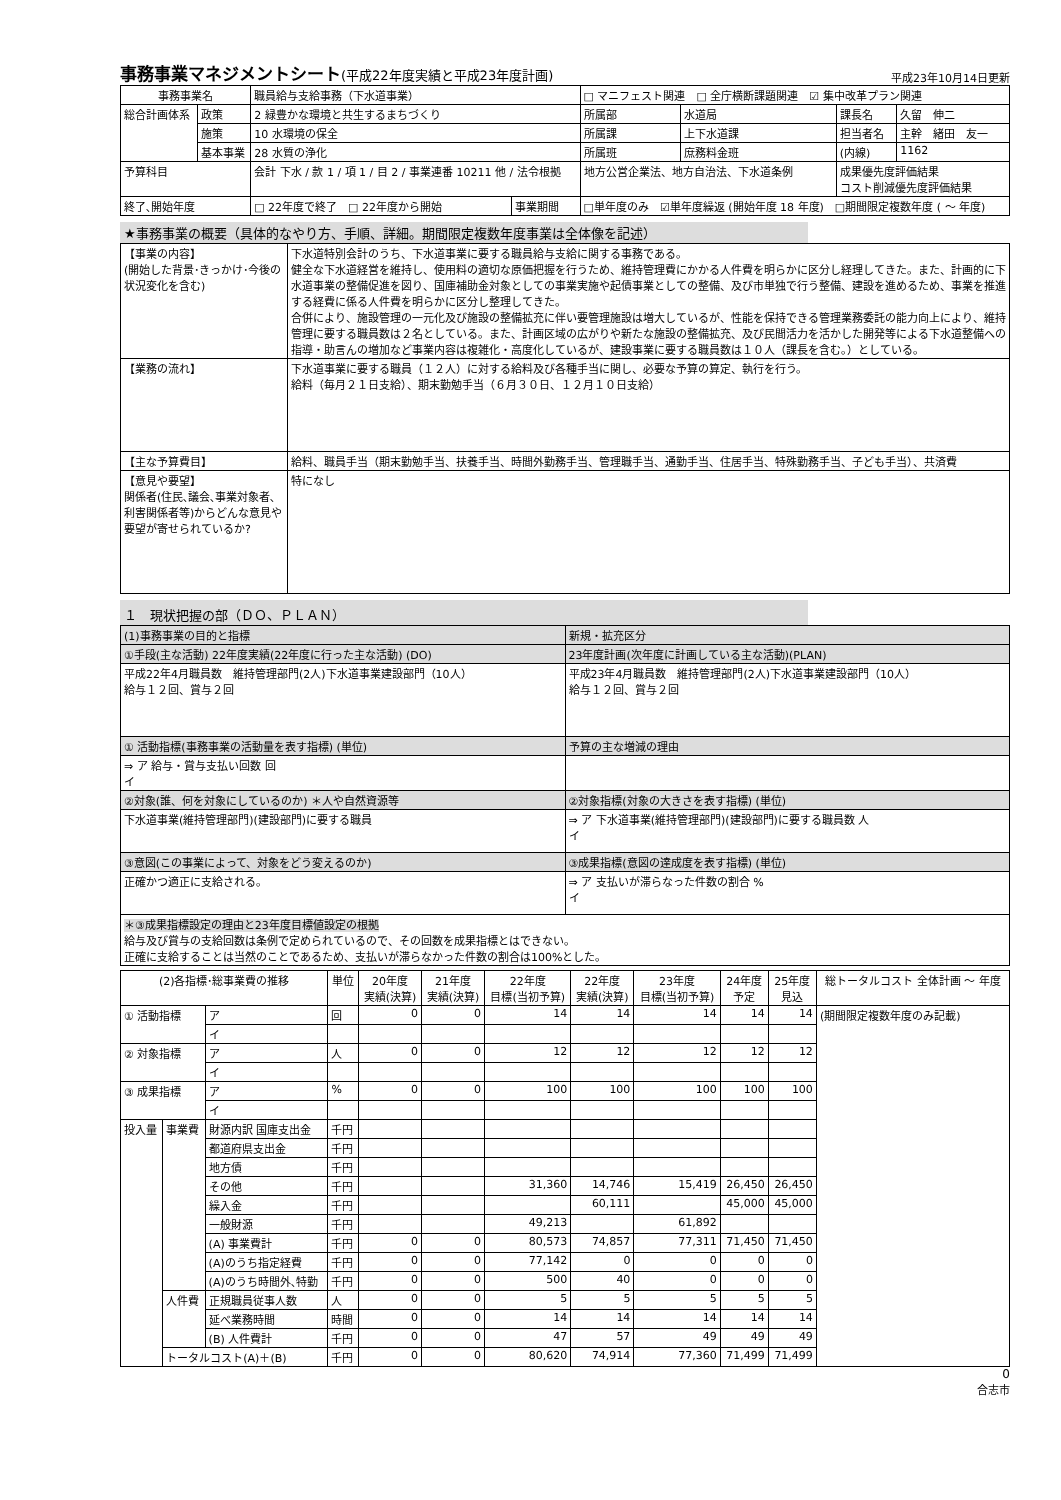事務事業マネジメントシート(平成22年度実績と平成23年度計画)
平成23年10月14日更新
| 事務事業名 | | 職員給与支給事務（下水道事業） | | □ マニフェスト関連 □ 全庁横断課題関連 ☑ 集中改革プラン関連 | | | |
| 総合計画体系 | 政策 | 2 緑豊かな環境と共生するまちづくり | | 所属部 | 水道局 | 課長名 | 久留 伸二 |
| | 施策 | 10 水環境の保全 | | 所属課 | 上下水道課 | 担当者名 | 主幹 緒田 友一 |
| | 基本事業 | 28 水質の浄化 | | 所属班 | 庶務料金班 | (内線) | 1162 |
| 予算科目 | | 会計 下水 / 款 1 / 項 1 / 目 2 / 事業連番 10211 他 / 法令根拠 | | 地方公営企業法、地方自治法、下水道条例 | | 成果優先度評価結果 コスト削減優先度評価結果 | |
| 終了､開始年度 | | □ 22年度で終了 □ 22年度から開始 | 事業期間 | □単年度のみ ☑単年度繰返 (開始年度 18 年度) □期間限定複数年度 ( ～ 年度) | | | |
★事務事業の概要（具体的なやり方、手順、詳細。期間限定複数年度事業は全体像を記述）
| 【事業の内容】 (開始した背景･きっかけ･今後の状況変化を含む) | 下水道特別会計のうち、下水道事業に要する職員給与支給に関する事務である。 健全な下水道経営を維持し、使用料の適切な原価把握を行うため、維持管理費にかかる人件費を明らかに区分し経理してきた。また、計画的に下水道事業の整備促進を図り、国庫補助金対象としての事業実施や起債事業としての整備、及び市単独で行う整備、建設を進めるため、事業を推進する経費に係る人件費を明らかに区分し整理してきた。 合併により、施設管理の一元化及び施設の整備拡充に伴い要管理施設は増大しているが、性能を保持できる管理業務委託の能力向上により、維持管理に要する職員数は２名としている。また、計画区域の広がりや新たな施設の整備拡充、及び民間活力を活かした開発等による下水道整備への指導・助言んの増加など事業内容は複雑化・高度化しているが、建設事業に要する職員数は１０人（課長を含む。）としている。 |
| 【業務の流れ】 | 下水道事業に要する職員（１２人）に対する給料及び各種手当に関し、必要な予算の算定、執行を行う。 給料（毎月２１日支給）、期末勤勉手当（６月３０日、１２月１０日支給） |
| 【主な予算費目】 | 給料、職員手当（期末勤勉手当、扶養手当、時間外勤務手当、管理職手当、通勤手当、住居手当、特殊勤務手当、子ども手当）、共済費 |
| 【意見や要望】 関係者(住民､議会､事業対象者､利害関係者等)からどんな意見や要望が寄せられているか? | 特になし |
１　現状把握の部（ＤＯ、ＰＬＡＮ）
| (1)事務事業の目的と指標 | 新規・拡充区分 |
| ①手段(主な活動) 22年度実績(22年度に行った主な活動) (DO) | 23年度計画(次年度に計画している主な活動)(PLAN) |
| 平成22年4月職員数 維持管理部門(2人)下水道事業建設部門（10人） 給与１２回、賞与２回 | 平成23年4月職員数 維持管理部門(2人)下水道事業建設部門（10人） 給与１２回、賞与２回 |
| ① 活動指標(事務事業の活動量を表す指標) (単位) | 予算の主な増減の理由 |
| ⇒ ア 給与・賞与支払い回数 回 イ | |
| ②対象(誰、何を対象にしているのか) ＊人や自然資源等 | ②対象指標(対象の大きさを表す指標) (単位) |
| 下水道事業(維持管理部門)(建設部門)に要する職員 | ⇒ ア 下水道事業(維持管理部門)(建設部門)に要する職員数 人 イ |
| ③意図(この事業によって、対象をどう変えるのか) | ③成果指標(意図の達成度を表す指標) (単位) |
| 正確かつ適正に支給される。 | ⇒ ア 支払いが滞らなった件数の割合 % イ |
| ＊③成果指標設定の理由と23年度目標値設定の根拠 給与及び賞与の支給回数は条例で定められているので、その回数を成果指標とはできない。 正確に支給することは当然のことであるため、支払いが滞らなかった件数の割合は100%とした。 | |
| (2)各指標･総事業費の推移 | | | 単位 | 20年度 実績(決算) | 21年度 実績(決算) | 22年度 目標(当初予算) | 22年度 実績(決算) | 23年度 目標(当初予算) | 24年度 予定 | 25年度 見込 | 総トータルコスト 全体計画 ～ 年度 |
| --- | --- | --- | --- | --- | --- | --- | --- | --- | --- | --- | --- |
| ① 活動指標 | | ア | 回 | 0 | 0 | 14 | 14 | 14 | 14 | 14 | (期間限定複数年度のみ記載) |
| | | イ | | | | | | | | | |
| ② 対象指標 | | ア | 人 | 0 | 0 | 12 | 12 | 12 | 12 | 12 | |
| | | イ | | | | | | | | | |
| ③ 成果指標 | | ア | % | 0 | 0 | 100 | 100 | 100 | 100 | 100 | |
| | | イ | | | | | | | | | |
| 投入量 | 事業費 | 財源内訳 国庫支出金 | 千円 | | | | | | | | |
| | | 都道府県支出金 | 千円 | | | | | | | | |
| | | 地方債 | 千円 | | | | | | | | |
| | | その他 | 千円 | | | 31,360 | 14,746 | 15,419 | 26,450 | 26,450 | |
| | | 繰入金 | 千円 | | | | 60,111 | | 45,000 | 45,000 | |
| | | 一般財源 | 千円 | | | 49,213 | | 61,892 | | | |
| | | (A) 事業費計 | 千円 | 0 | 0 | 80,573 | 74,857 | 77,311 | 71,450 | 71,450 | |
| | | (A)のうち指定経費 | 千円 | 0 | 0 | 77,142 | 0 | 0 | 0 | 0 | |
| | | (A)のうち時間外､特勤 | 千円 | 0 | 0 | 500 | 40 | 0 | 0 | 0 | |
| | 人件費 | 正規職員従事人数 | 人 | 0 | 0 | 5 | 5 | 5 | 5 | 5 | |
| | | 延べ業務時間 | 時間 | 0 | 0 | 14 | 14 | 14 | 14 | 14 | |
| | | (B) 人件費計 | 千円 | 0 | 0 | 47 | 57 | 49 | 49 | 49 | |
| | トータルコスト(A)＋(B) | | 千円 | 0 | 0 | 80,620 | 74,914 | 77,360 | 71,499 | 71,499 | |
0
合志市